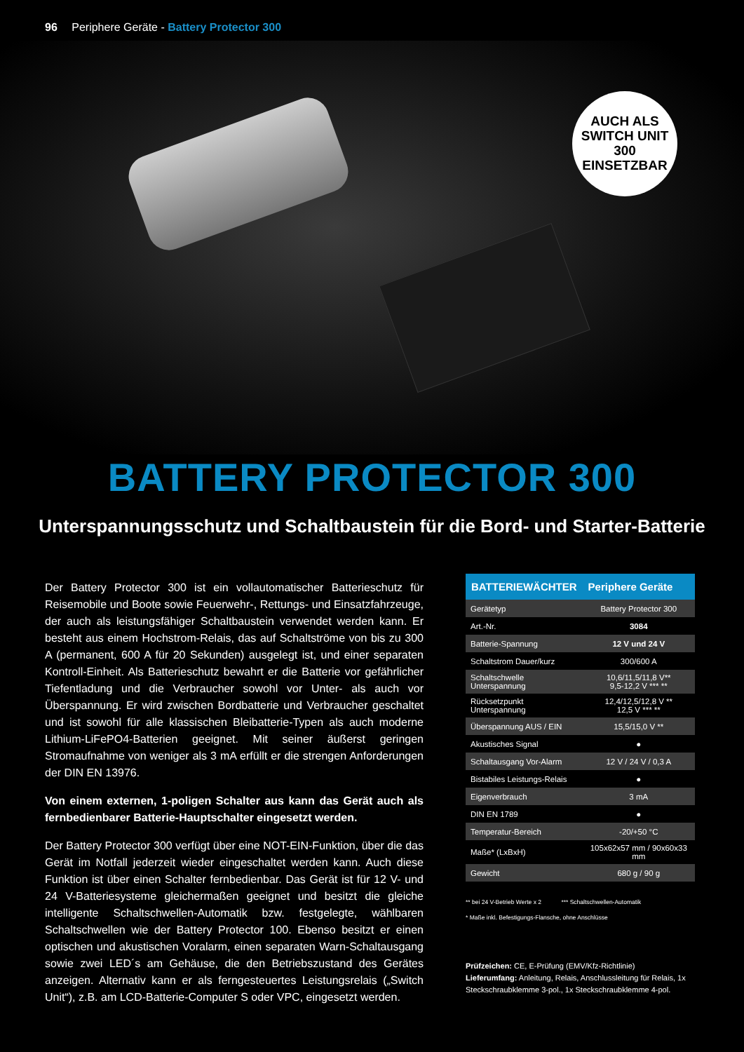96 Periphere Geräte - Battery Protector 300
AUCH ALS
SWITCH UNIT 300
EINSETZBAR
BATTERY PROTECTOR 300
Unterspannungsschutz und Schaltbaustein für die Bord- und Starter-Batterie
Der Battery Protector 300 ist ein vollautomatischer Batterieschutz für Reisemobile und Boote sowie Feuerwehr-, Rettungs- und Einsatzfahrzeuge, der auch als leistungsfähiger Schaltbaustein verwendet werden kann. Er besteht aus einem Hochstrom-Relais, das auf Schaltströme von bis zu 300 A (permanent, 600 A für 20 Sekunden) ausgelegt ist, und einer separaten Kontroll-Einheit. Als Batterieschutz bewahrt er die Batterie vor gefährlicher Tiefentladung und die Verbraucher sowohl vor Unter- als auch vor Überspannung. Er wird zwischen Bordbatterie und Verbraucher geschaltet und ist sowohl für alle klassischen Bleibatterie-Typen als auch moderne Lithium-LiFePO4-Batterien geeignet. Mit seiner äußerst geringen Stromaufnahme von weniger als 3 mA erfüllt er die strengen Anforderungen der DIN EN 13976.
Von einem externen, 1-poligen Schalter aus kann das Gerät auch als fernbedienbarer Batterie-Hauptschalter eingesetzt werden.
Der Battery Protector 300 verfügt über eine NOT-EIN-Funktion, über die das Gerät im Notfall jederzeit wieder eingeschaltet werden kann. Auch diese Funktion ist über einen Schalter fernbedienbar. Das Gerät ist für 12 V- und 24 V-Batteriesysteme gleichermaßen geeignet und besitzt die gleiche intelligente Schaltschwellen-Automatik bzw. festgelegte, wählbaren Schaltschwellen wie der Battery Protector 100. Ebenso besitzt er einen optischen und akustischen Voralarm, einen separaten Warn-Schaltausgang sowie zwei LED´s am Gehäuse, die den Betriebszustand des Gerätes anzeigen. Alternativ kann er als ferngesteuertes Leistungsrelais („Switch Unit“), z.B. am LCD-Batterie-Computer S oder VPC, eingesetzt werden.
| BATTERIEWÄCHTER | Periphere Geräte |
| --- | --- |
| Gerätetyp | Battery Protector 300 |
| Art.-Nr. | 3084 |
| Batterie-Spannung | 12 V und 24 V |
| Schaltstrom Dauer/kurz | 300/600 A |
| Schaltschwelle Unterspannung | 10,6/11,5/11,8 V** 9,5-12,2 V *** ** |
| Rücksetzpunkt Unterspannung | 12,4/12,5/12,8 V ** 12,5 V *** ** |
| Überspannung AUS / EIN | 15,5/15,0 V ** |
| Akustisches Signal | ● |
| Schaltausgang Vor-Alarm | 12 V / 24 V / 0,3 A |
| Bistabiles Leistungs-Relais | ● |
| Eigenverbrauch | 3 mA |
| DIN EN 1789 | ● |
| Temperatur-Bereich | -20/+50 °C |
| Maße* (LxBxH) | 105x62x57 mm / 90x60x33 mm |
| Gewicht | 680 g / 90 g |
** bei 24 V-Betrieb Werte x 2 *** Schaltschwellen-Automatik
* Maße inkl. Befestigungs-Flansche, ohne Anschlüsse
Prüfzeichen: CE, E-Prüfung (EMV/Kfz-Richtlinie)
Lieferumfang: Anleitung, Relais, Anschlussleitung für Relais, 1x Steckschraubklemme 3-pol., 1x Steckschraubklemme 4-pol.